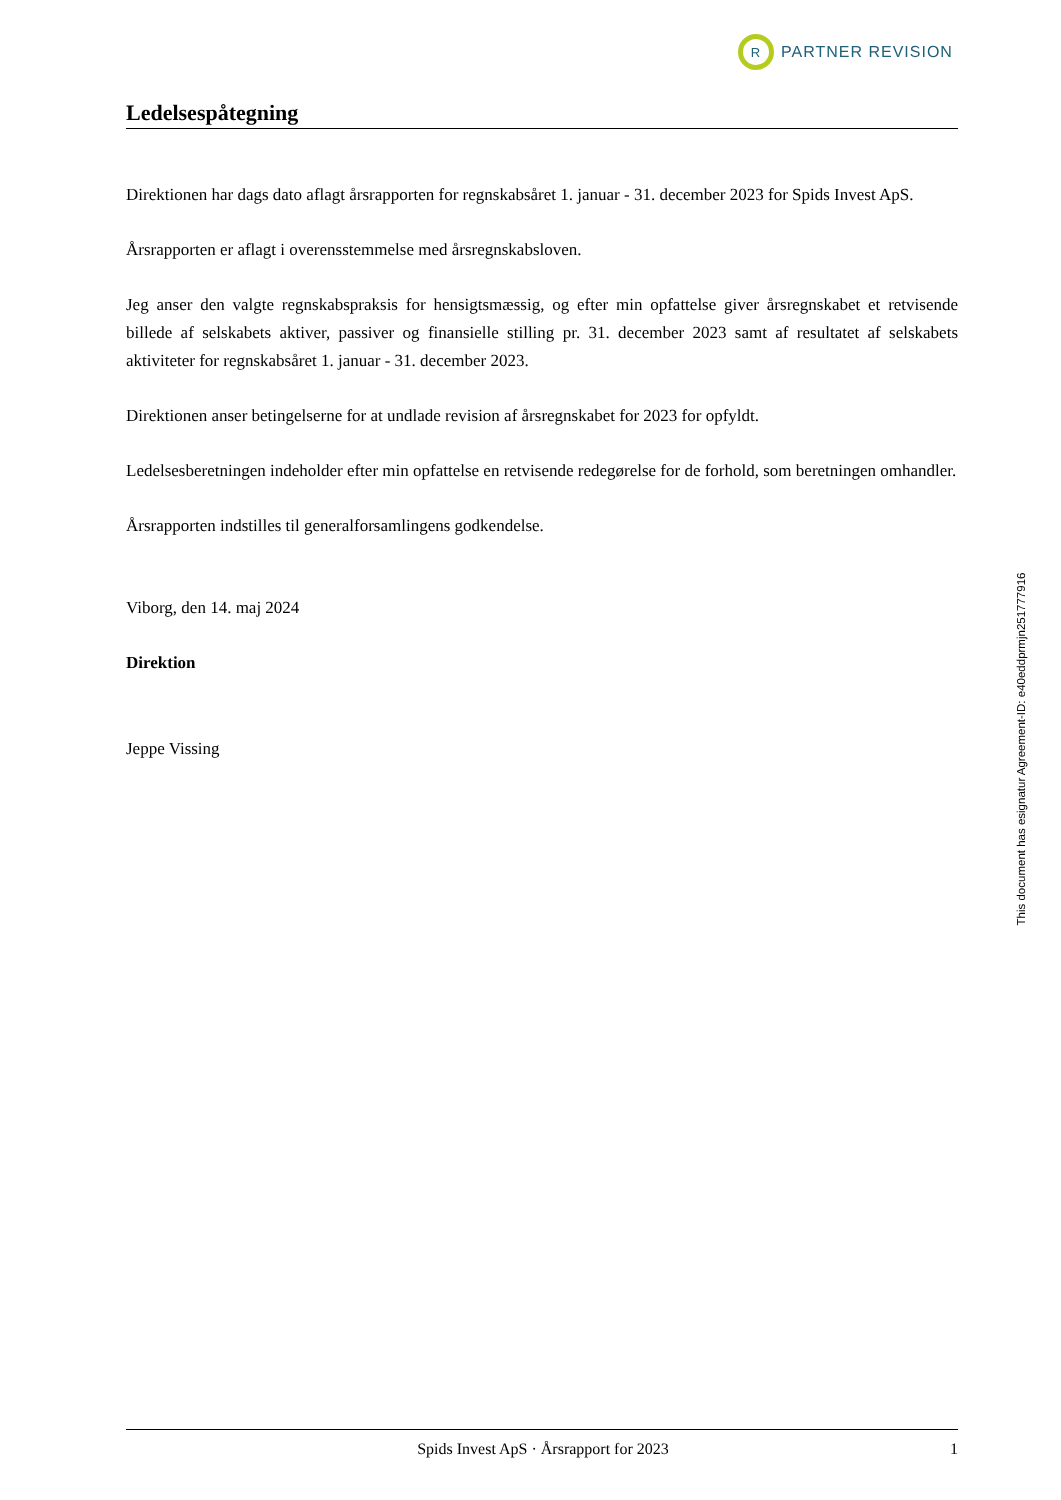R
PARTNER REVISION
Ledelsespåtegning
Direktionen har dags dato aflagt årsrapporten for regnskabsåret 1. januar - 31. december 2023 for Spids Invest ApS.
Årsrapporten er aflagt i overensstemmelse med årsregnskabsloven.
Jeg anser den valgte regnskabspraksis for hensigtsmæssig, og efter min opfattelse giver årsregnskabet et retvisende billede af selskabets aktiver, passiver og finansielle stilling pr. 31. december 2023 samt af resultatet af selskabets aktiviteter for regnskabsåret 1. januar - 31. december 2023.
Direktionen anser betingelserne for at undlade revision af årsregnskabet for 2023 for opfyldt.
Ledelsesberetningen indeholder efter min opfattelse en retvisende redegørelse for de forhold, som beretningen omhandler.
Årsrapporten indstilles til generalforsamlingens godkendelse.
Viborg, den 14. maj 2024
Direktion
Jeppe Vissing
This document has esignatur Agreement-ID: e40eddprmjn251777916
Spids Invest ApS · Årsrapport for 2023 1